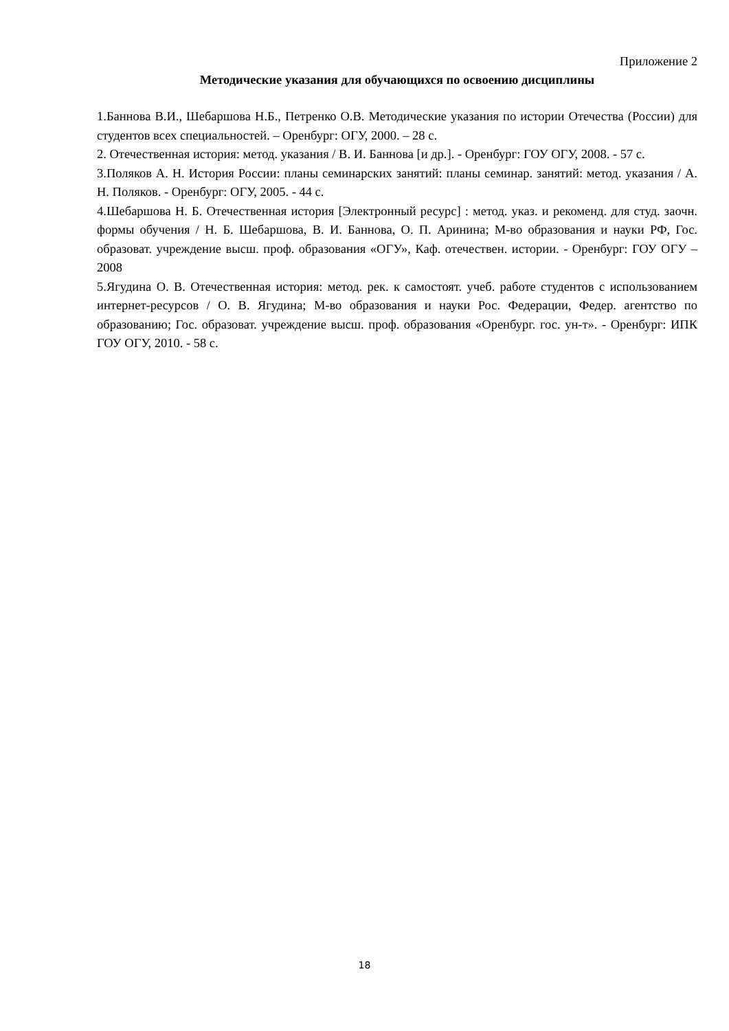Приложение 2
Методические указания для обучающихся по освоению дисциплины
1.Баннова В.И., Шебаршова Н.Б., Петренко О.В. Методические указания по истории Отечества (России) для студентов всех специальностей. – Оренбург: ОГУ, 2000. – 28 с.
2. Отечественная история: метод. указания / В. И. Баннова [и др.]. - Оренбург: ГОУ ОГУ, 2008. - 57 с.
3.Поляков А. Н. История России: планы семинарских занятий: планы семинар. занятий: метод. указания / А. Н. Поляков. - Оренбург: ОГУ, 2005. - 44 с.
4.Шебаршова Н. Б. Отечественная история [Электронный ресурс] : метод. указ. и рекоменд. для студ. заочн. формы обучения / Н. Б. Шебаршова, В. И. Баннова, О. П. Аринина; М-во образования и науки РФ, Гос. образоват. учреждение высш. проф. образования «ОГУ», Каф. отечествен. истории. - Оренбург: ГОУ ОГУ – 2008
5.Ягудина О. В. Отечественная история: метод. рек. к самостоят. учеб. работе студентов с использованием интернет-ресурсов / О. В. Ягудина; М-во образования и науки Рос. Федерации, Федер. агентство по образованию; Гос. образоват. учреждение высш. проф. образования «Оренбург. гос. ун-т». - Оренбург: ИПК ГОУ ОГУ, 2010. - 58 с.
18